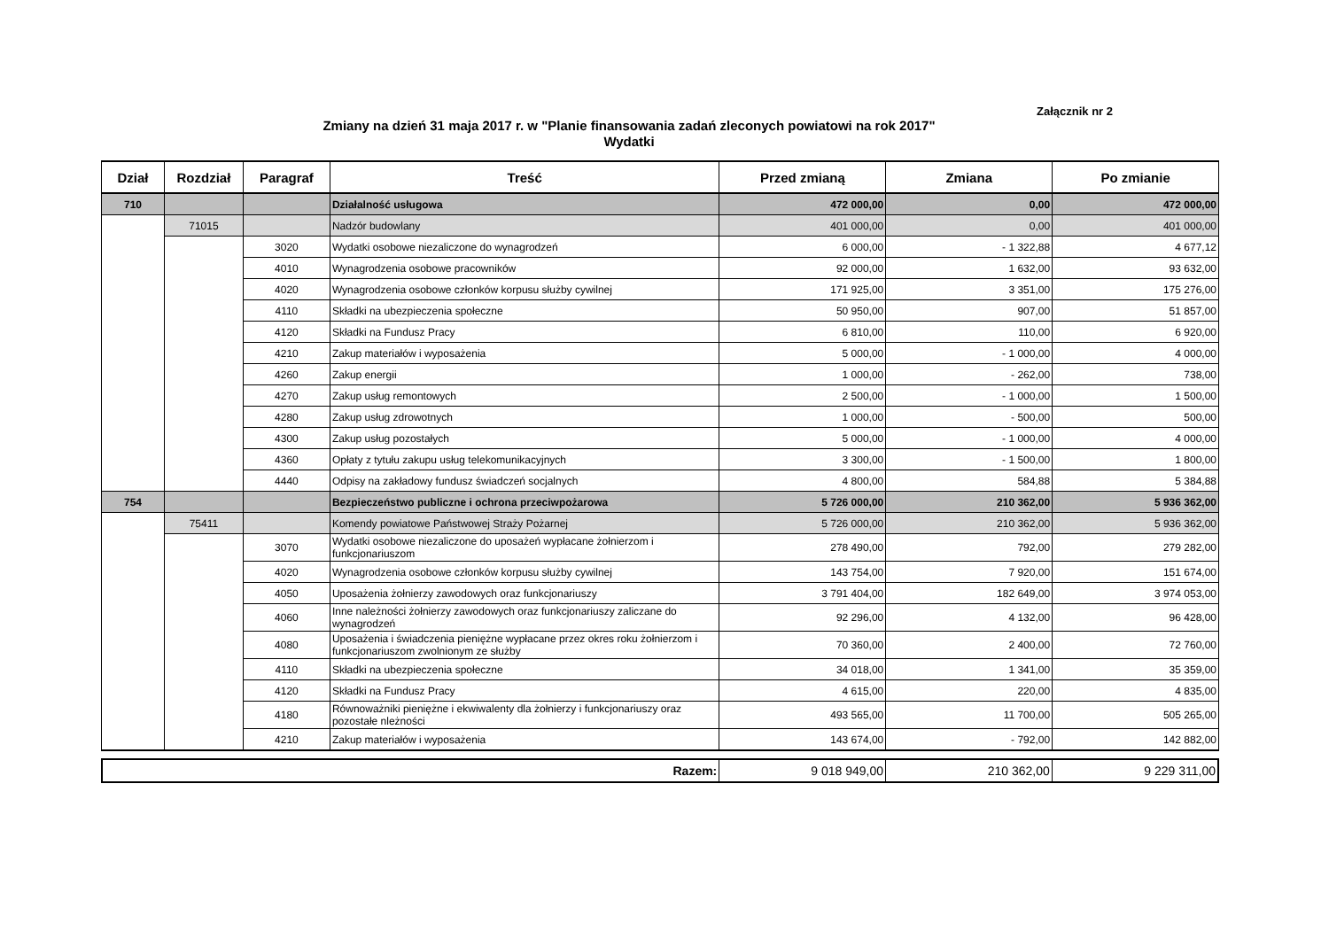Załącznik nr 2
Zmiany na dzień 31 maja 2017 r. w "Planie finansowania zadań zleconych powiatowi na rok 2017"
Wydatki
| Dział | Rozdział | Paragraf | Treść | Przed zmianą | Zmiana | Po zmianie |
| --- | --- | --- | --- | --- | --- | --- |
| 710 | | | Działalność usługowa | 472 000,00 | 0,00 | 472 000,00 |
| | 71015 | | Nadzór budowlany | 401 000,00 | 0,00 | 401 000,00 |
| | | 3020 | Wydatki osobowe niezaliczone do wynagrodzeń | 6 000,00 | - 1 322,88 | 4 677,12 |
| | | 4010 | Wynagrodzenia osobowe pracowników | 92 000,00 | 1 632,00 | 93 632,00 |
| | | 4020 | Wynagrodzenia osobowe członków korpusu służby cywilnej | 171 925,00 | 3 351,00 | 175 276,00 |
| | | 4110 | Składki na ubezpieczenia społeczne | 50 950,00 | 907,00 | 51 857,00 |
| | | 4120 | Składki na Fundusz Pracy | 6 810,00 | 110,00 | 6 920,00 |
| | | 4210 | Zakup materiałów i wyposażenia | 5 000,00 | - 1 000,00 | 4 000,00 |
| | | 4260 | Zakup energii | 1 000,00 | - 262,00 | 738,00 |
| | | 4270 | Zakup usług remontowych | 2 500,00 | - 1 000,00 | 1 500,00 |
| | | 4280 | Zakup usług zdrowotnych | 1 000,00 | - 500,00 | 500,00 |
| | | 4300 | Zakup usług pozostałych | 5 000,00 | - 1 000,00 | 4 000,00 |
| | | 4360 | Opłaty z tytułu zakupu usług telekomunikacyjnych | 3 300,00 | - 1 500,00 | 1 800,00 |
| | | 4440 | Odpisy na zakładowy fundusz świadczeń socjalnych | 4 800,00 | 584,88 | 5 384,88 |
| 754 | | | Bezpieczeństwo publiczne i ochrona przeciwpożarowa | 5 726 000,00 | 210 362,00 | 5 936 362,00 |
| | 75411 | | Komendy powiatowe Państwowej Straży Pożarnej | 5 726 000,00 | 210 362,00 | 5 936 362,00 |
| | | 3070 | Wydatki osobowe niezaliczone do uposażeń wypłacane żołnierzom i funkcjonariuszom | 278 490,00 | 792,00 | 279 282,00 |
| | | 4020 | Wynagrodzenia osobowe członków korpusu służby cywilnej | 143 754,00 | 7 920,00 | 151 674,00 |
| | | 4050 | Uposażenia żołnierzy zawodowych oraz funkcjonariuszy | 3 791 404,00 | 182 649,00 | 3 974 053,00 |
| | | 4060 | Inne należności żołnierzy zawodowych oraz funkcjonariuszy zaliczane do wynagrodzeń | 92 296,00 | 4 132,00 | 96 428,00 |
| | | 4080 | Uposażenia i świadczenia pieniężne wypłacane przez okres roku żołnierzom i funkcjonariuszom zwolnionym ze służby | 70 360,00 | 2 400,00 | 72 760,00 |
| | | 4110 | Składki na ubezpieczenia społeczne | 34 018,00 | 1 341,00 | 35 359,00 |
| | | 4120 | Składki na Fundusz Pracy | 4 615,00 | 220,00 | 4 835,00 |
| | | 4180 | Równoważniki pieniężne i ekwiwalenty dla żołnierzy i funkcjonariuszy oraz pozostałe nleżności | 493 565,00 | 11 700,00 | 505 265,00 |
| | | 4210 | Zakup materiałów i wyposażenia | 143 674,00 | - 792,00 | 142 882,00 |
| Razem: | 9 018 949,00 | 210 362,00 | 9 229 311,00 |